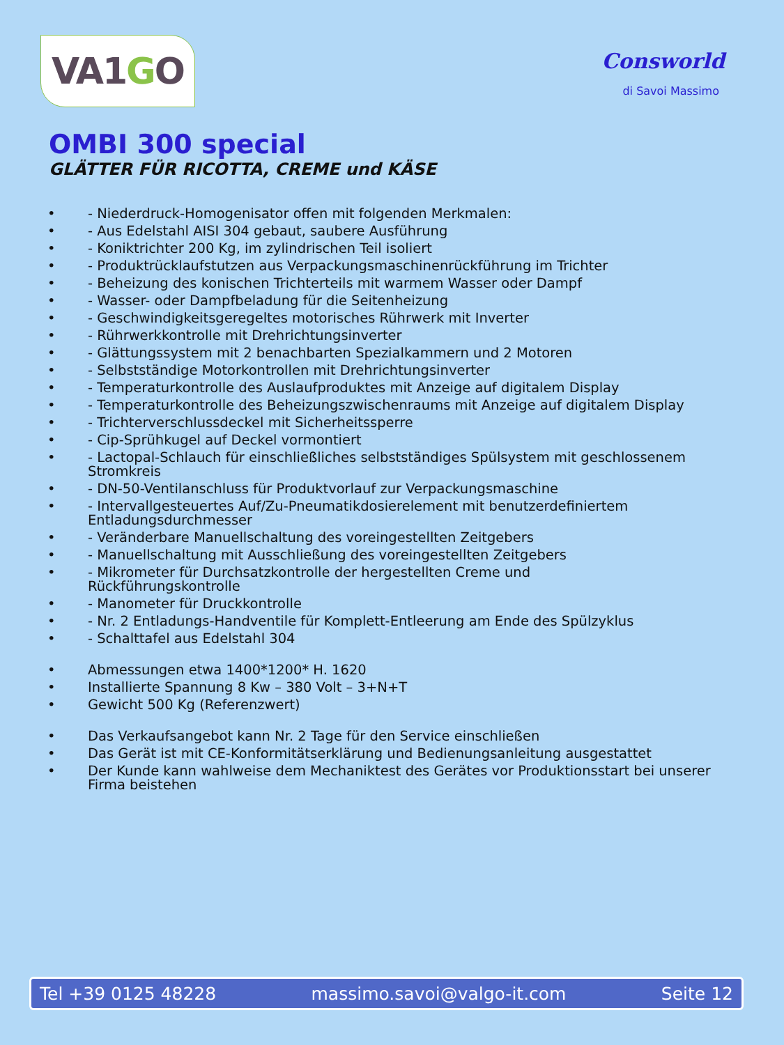VA1 G O
Consworld
di Savoi Massimo
OMBI 300 special
GLÄTTER FÜR RICOTTA, CREME und KÄSE
• - Niederdruck-Homogenisator offen mit folgenden Merkmalen:
• - Aus Edelstahl AISI 304 gebaut, saubere Ausführung
• - Koniktrichter 200 Kg, im zylindrischen Teil isoliert
• - Produktrücklaufstutzen aus Verpackungsmaschinenrückführung im Trichter
• - Beheizung des konischen Trichterteils mit warmem Wasser oder Dampf
• - Wasser- oder Dampfbeladung für die Seitenheizung
• - Geschwindigkeitsgeregeltes motorisches Rührwerk mit Inverter
• - Rührwerkkontrolle mit Drehrichtungsinverter
• - Glättungssystem mit 2 benachbarten Spezialkammern und 2 Motoren
• - Selbstständige Motorkontrollen mit Drehrichtungsinverter
• - Temperaturkontrolle des Auslaufproduktes mit Anzeige auf digitalem Display
• - Temperaturkontrolle des Beheizungszwischenraums mit Anzeige auf digitalem Display
• - Trichterverschlussdeckel mit Sicherheitssperre
• - Cip-Sprühkugel auf Deckel vormontiert
• - Lactopal-Schlauch für einschließliches selbstständiges Spülsystem mit geschlossenem Stromkreis
• - DN-50-Ventilanschluss für Produktvorlauf zur Verpackungsmaschine
• - Intervallgesteuertes Auf/Zu-Pneumatikdosierelement mit benutzerdefiniertem Entladungsdurchmesser
• - Veränderbare Manuellschaltung des voreingestellten Zeitgebers
• - Manuellschaltung mit Ausschließung des voreingestellten Zeitgebers
• - Mikrometer für Durchsatzkontrolle der hergestellten Creme und
Rückführungskontrolle
• - Manometer für Druckkontrolle
• - Nr. 2 Entladungs-Handventile für Komplett-Entleerung am Ende des Spülzyklus
• - Schalttafel aus Edelstahl 304
• Abmessungen etwa 1400*1200* H. 1620
• Installierte Spannung 8 Kw – 380 Volt – 3+N+T
• Gewicht 500 Kg (Referenzwert)
• Das Verkaufsangebot kann Nr. 2 Tage für den Service einschließen
• Das Gerät ist mit CE-Konformitätserklärung und Bedienungsanleitung ausgestattet
• Der Kunde kann wahlweise dem Mechaniktest des Gerätes vor Produktionsstart bei unserer Firma beistehen
Tel +39 0125 48228 massimo.savoi@valgo-it.com Seite 12